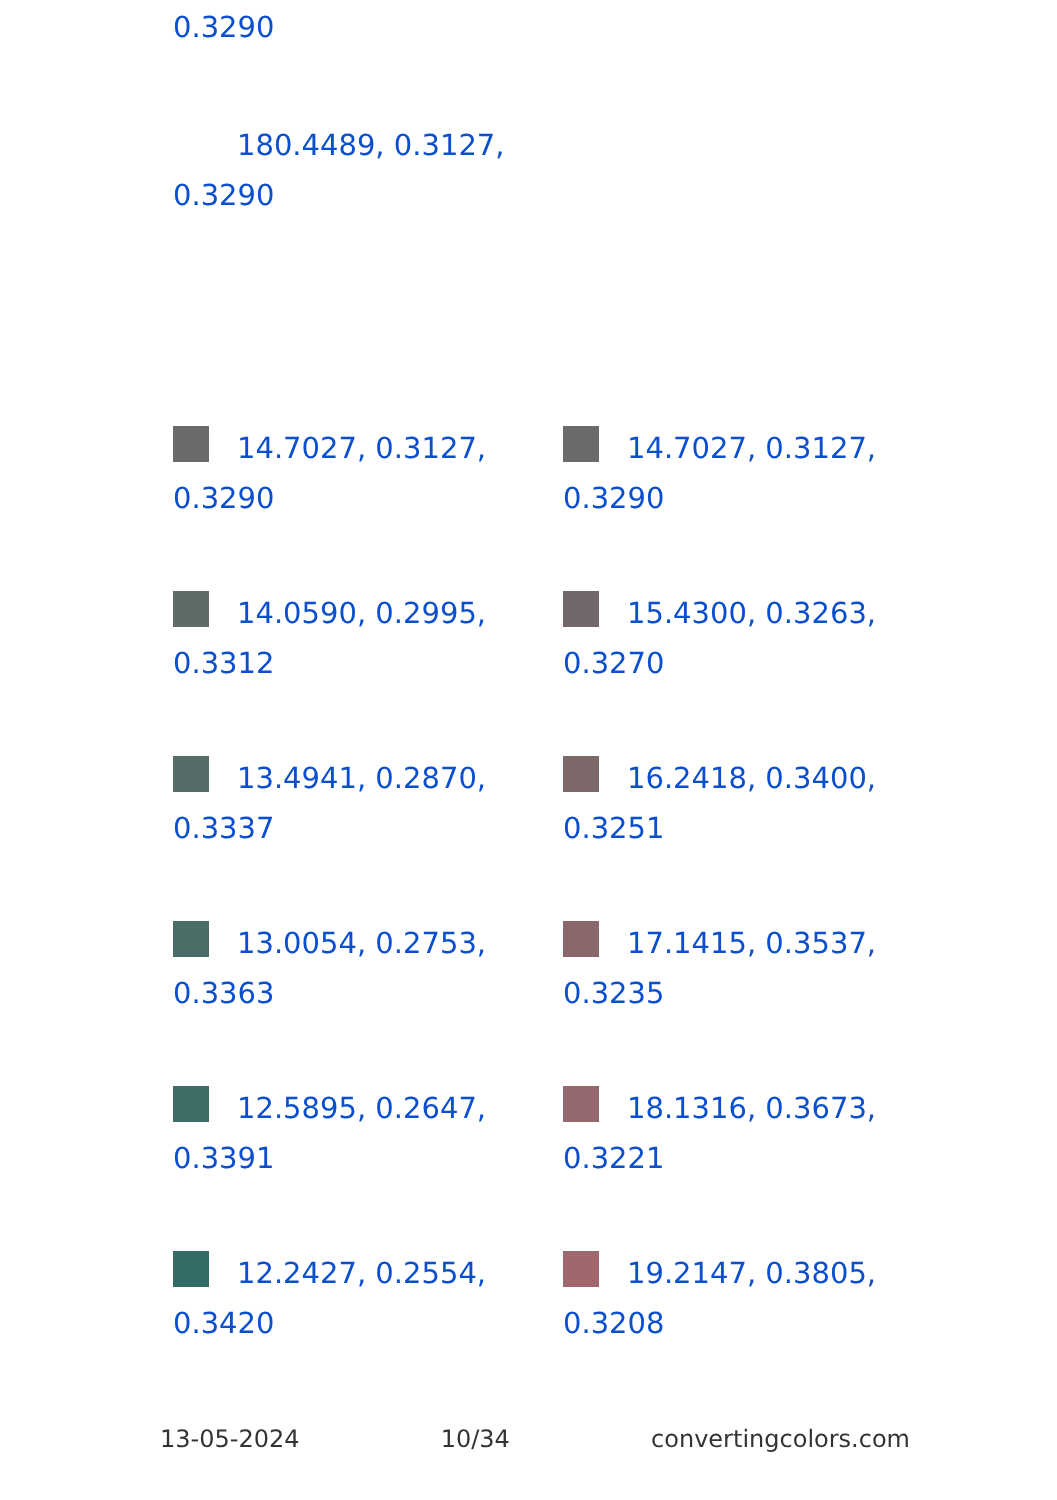0.3290
180.4489, 0.3127,
0.3290
14.7027, 0.3127,
0.3290
14.7027, 0.3127,
0.3290
14.0590, 0.2995,
0.3312
15.4300, 0.3263,
0.3270
13.4941, 0.2870,
0.3337
16.2418, 0.3400,
0.3251
13.0054, 0.2753,
0.3363
17.1415, 0.3537,
0.3235
12.5895, 0.2647,
0.3391
18.1316, 0.3673,
0.3221
12.2427, 0.2554,
0.3420
19.2147, 0.3805,
0.3208
13-05-2024 10/34 convertingcolors.com